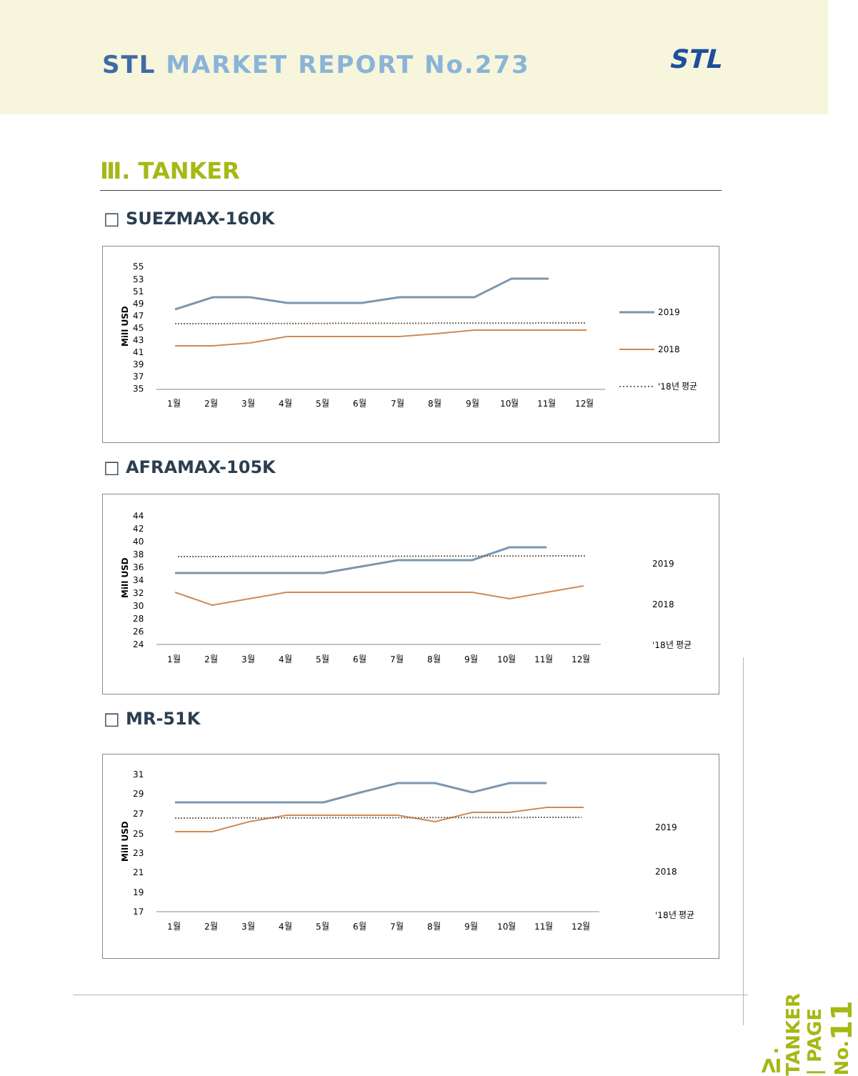STL MARKET REPORT No.273 STL
Ⅲ. TANKER
□ SUEZMAX-160K
Mill USD
55
53
51
49
47
45
43
41
39
37
35
1월
2월
3월
4월
5월
6월
7월
8월
9월
10월
11월
12월
2019
2018
'18년 평균
□ AFRAMAX-105K
Mill USD
44
42
40
38
36
34
32
30
28
26
24
1월
2월
3월
4월
5월
6월
7월
8월
9월
10월
11월
12월
2019
2018
'18년 평균
□ MR-51K
Mill USD
31
29
27
25
23
21
19
17
1월
2월
3월
4월
5월
6월
7월
8월
9월
10월
11월
12월
2019
2018
'18년 평균
Ⅳ. TANKER | PAGE No.11